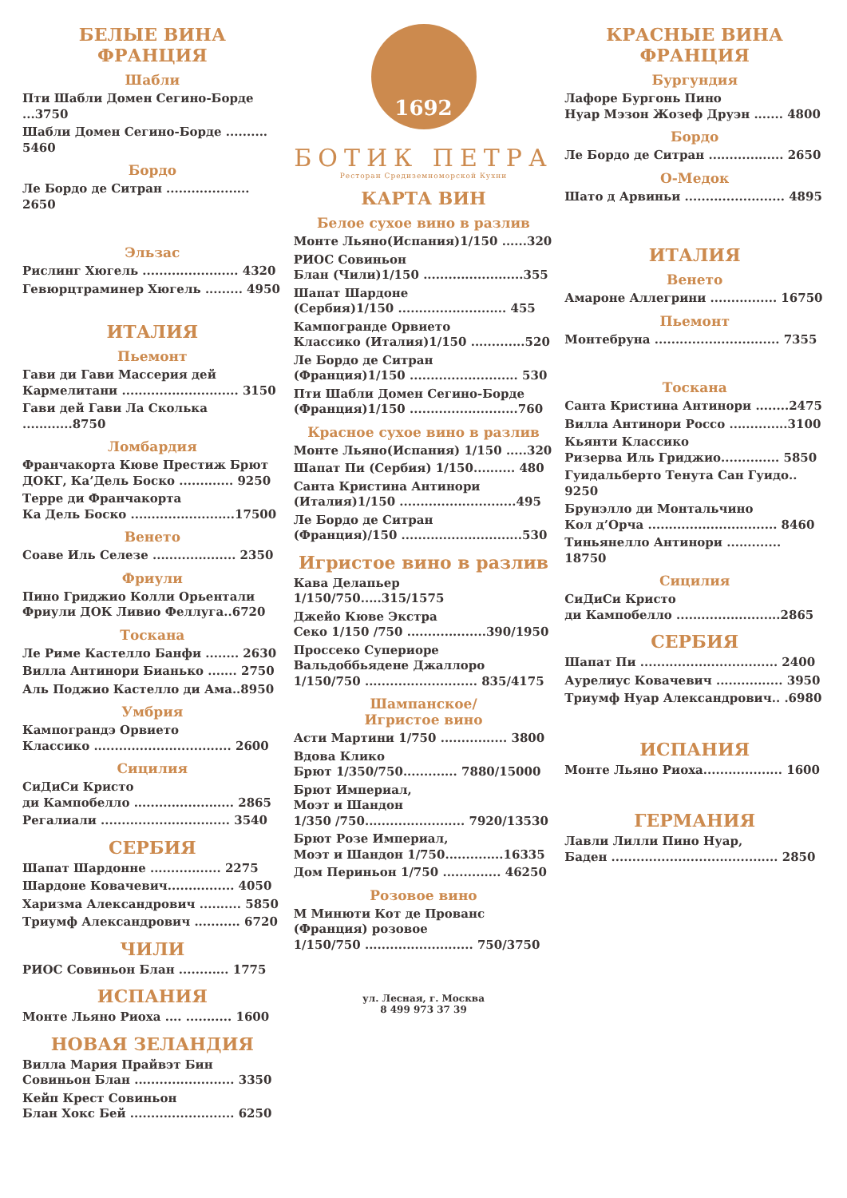БЕЛЫЕ ВИНА
ФРАНЦИЯ
Шабли
Пти Шабли Домен Сегино-Борде ...3750
Шабли Домен Сегино-Борде .......... 5460
Бордо
Ле Бордо де Ситран .................... 2650
Эльзас
Рислинг Хюгель ....................... 4320
Гевюрцтраминер Хюгель ......... 4950
ИТАЛИЯ
Пьемонт
Гави ди Гави Массерия дей
Кармелитани ............................ 3150
Гави дей Гави Ла Сколька ............8750
Ломбардия
Франчакорта Кюве Престиж Брют
ДОКГ, Ка’Дель Боско ............. 9250
Терре ди Франчакорта
Ка Дель Боско .........................17500
Венето
Соаве Иль Селезе .................... 2350
Фриули
Пино Гриджио Колли Орьентали
Фриули ДОК Ливио Феллуга..6720
Тоскана
Ле Риме Кастелло Банфи ........ 2630
Вилла Антинори Бианько ....... 2750
Аль Поджио Кастелло ди Ама..8950
Умбрия
Кампограндэ Орвието
Классико ................................. 2600
Сицилия
СиДиСи Кристо
ди Кампобелло ........................ 2865
Регалиали ............................... 3540
СЕРБИЯ
Шапат Шардонне ................. 2275
Шардоне Ковачевич................ 4050
Харизма Александрович .......... 5850
Триумф Александрович ........... 6720
ЧИЛИ
РИОС Совиньон Блан ............ 1775
ИСПАНИЯ
Монте Льяно Риоха .... ........... 1600
НОВАЯ ЗЕЛАНДИЯ
Вилла Мария Прайвэт Бин
Совиньон Блан ........................ 3350
Кейп Крест Совиньон
Блан Хокс Бей ......................... 6250
1692
БОТИК ПЕТРА
Ресторан Средиземноморской Кухни
КАРТА ВИН
Белое сухое вино в разлив
Монте Льяно(Испания)1/150 ......320
РИОС Совиньон
Блан (Чили)1/150 ........................355
Шапат Шардоне
(Сербия)1/150 .......................... 455
Кампогранде Орвието
Классико (Италия)1/150 .............520
Ле Бордо де Ситран
(Франция)1/150 .......................... 530
Пти Шабли Домен Сегино-Борде
(Франция)1/150 ..........................760
Красное сухое вино в разлив
Монте Льяно(Испания) 1/150 .....320
Шапат Пи (Сербия) 1/150.......... 480
Санта Кристина Антинори
(Италия)1/150 ............................495
Ле Бордо де Ситран
(Франция)/150 .............................530
Игристое вино в разлив
Кава Делапьер 1/150/750.....315/1575
Джейо Кюве Экстра
Секо 1/150 /750 ...................390/1950
Проссеко Супериоре
Вальдоббьядене Джаллоро
1/150/750 ........................... 835/4175
Шампанское/
Игристое вино
Асти Мартини 1/750 ................ 3800
Вдова Клико
Брют 1/350/750............. 7880/15000
Брют Империал,
Моэт и Шандон
1/350 /750........................ 7920/13530
Брют Розе Империал,
Моэт и Шандон 1/750..............16335
Дом Периньон 1/750 .............. 46250
Розовое вино
М Минюти Кот де Прованс
(Франция) розовое
1/150/750 .......................... 750/3750
ул. Лесная, г. Москва
8 499 973 37 39
КРАСНЫЕ ВИНА
ФРАНЦИЯ
Бургундия
Лафоре Бургонь Пино
Нуар Мэзон Жозеф Друэн ....... 4800
Бордо
Ле Бордо де Ситран .................. 2650
О-Медок
Шато д Арвиньи ........................ 4895
ИТАЛИЯ
Венето
Амароне Аллегрини ................ 16750
Пьемонт
Монтебруна .............................. 7355
Тоскана
Санта Кристина Антинори ........2475
Вилла Антинори Россо ..............3100
Кьянти Классико
Ризерва Иль Гриджио.............. 5850
Гуидальберто Тенута Сан Гуидо.. 9250
Брунэлло ди Монтальчино
Кол д’Орча ............................... 8460
Тиньянелло Антинори ............. 18750
Сицилия
СиДиСи Кристо
ди Кампобелло .........................2865
СЕРБИЯ
Шапат Пи ................................. 2400
Аурелиус Ковачевич ................ 3950
Триумф Нуар Александрович.. .6980
ИСПАНИЯ
Монте Льяно Риоха................... 1600
ГЕРМАНИЯ
Лавли Лилли Пино Нуар,
Баден ........................................ 2850